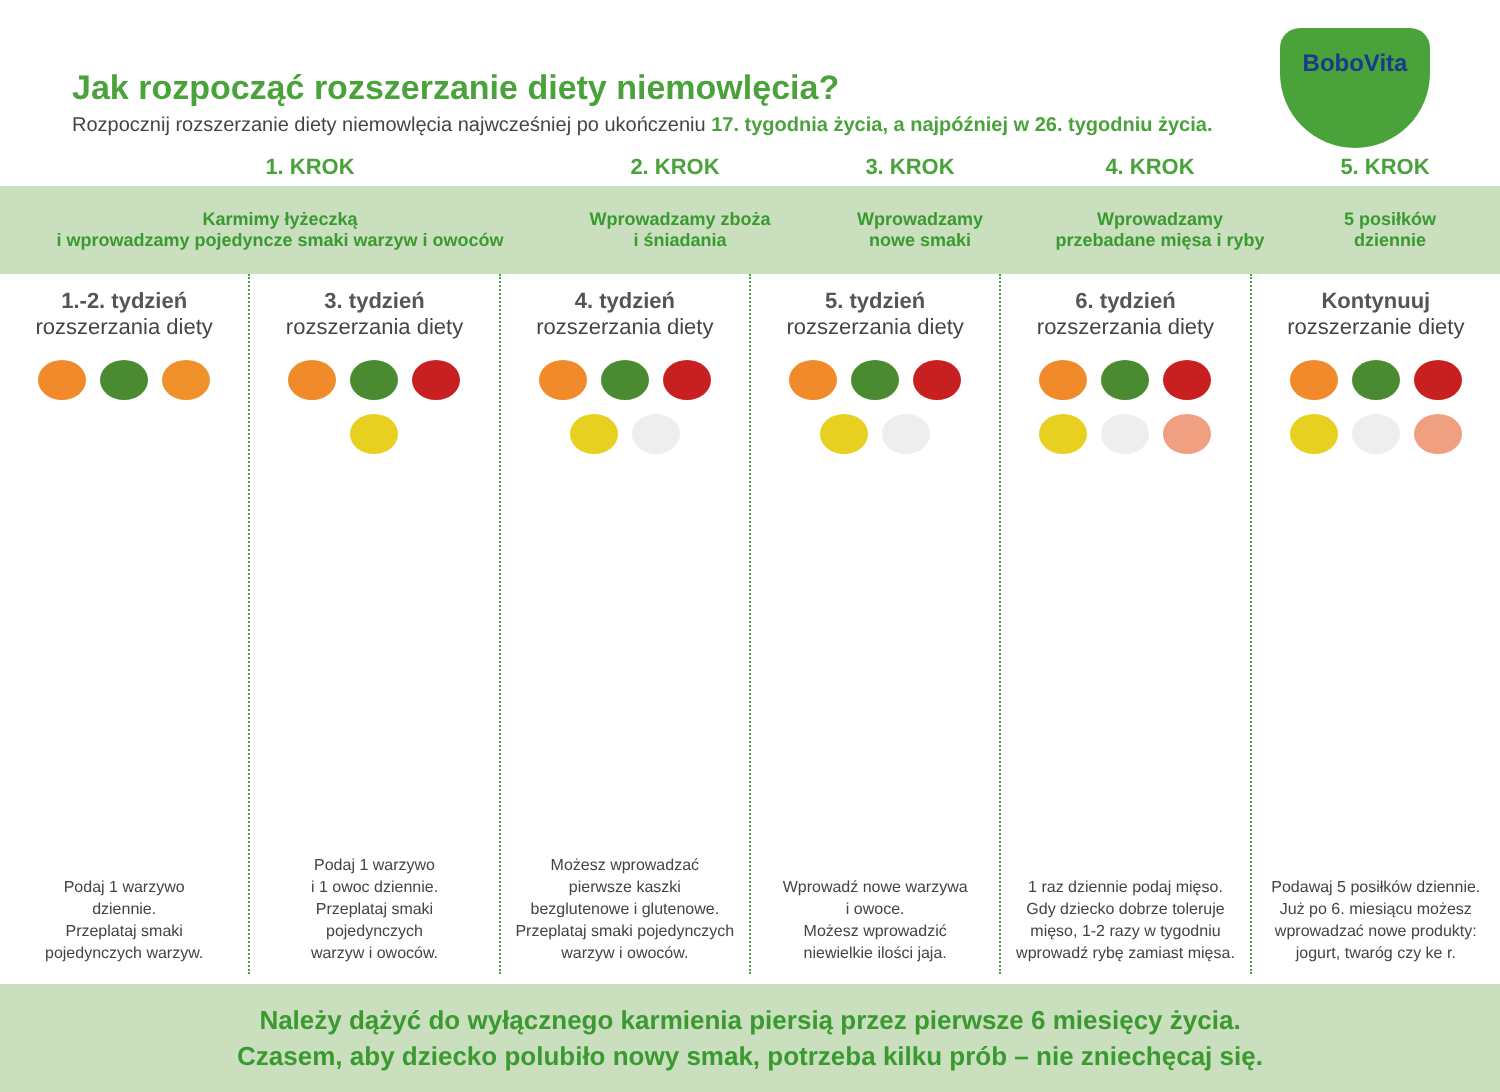Jak rozpocząć rozszerzanie diety niemowlęcia?
Rozpocznij rozszerzanie diety niemowlęcia najwcześniej po ukończeniu 17. tygodnia życia, a najpóźniej w 26. tygodniu życia.
BoboVita
1. KROK 2. KROK 3. KROK 4. KROK 5. KROK
Karmimy łyżeczką
i wprowadzamy pojedyncze smaki warzyw i owoców
Wprowadzamy zboża
i śniadania
Wprowadzamy
nowe smaki
Wprowadzamy
przebadane mięsa i ryby
5 posiłków
dziennie
1.-2. tydzień
rozszerzania diety
Podaj 1 warzywo
dziennie.
Przeplataj smaki
pojedynczych warzyw.
3. tydzień
rozszerzania diety
Podaj 1 warzywo
i 1 owoc dziennie.
Przeplataj smaki
pojedynczych
warzyw i owoców.
4. tydzień
rozszerzania diety
Możesz wprowadzać
pierwsze kaszki
bezglutenowe i glutenowe.
Przeplataj smaki pojedynczych
warzyw i owoców.
5. tydzień
rozszerzania diety
Wprowadź nowe warzywa
i owoce.
Możesz wprowadzić
niewielkie ilości jaja.
6. tydzień
rozszerzania diety
1 raz dziennie podaj mięso.
Gdy dziecko dobrze toleruje
mięso, 1-2 razy w tygodniu
wprowadź rybę zamiast mięsa.
Kontynuuj
rozszerzanie diety
Podawaj 5 posiłków dziennie.
Już po 6. miesiącu możesz
wprowadzać nowe produkty:
jogurt, twaróg czy ke r.
Należy dążyć do wyłącznego karmienia piersią przez pierwsze 6 miesięcy życia.
Czasem, aby dziecko polubiło nowy smak, potrzeba kilku prób – nie zniechęcaj się.